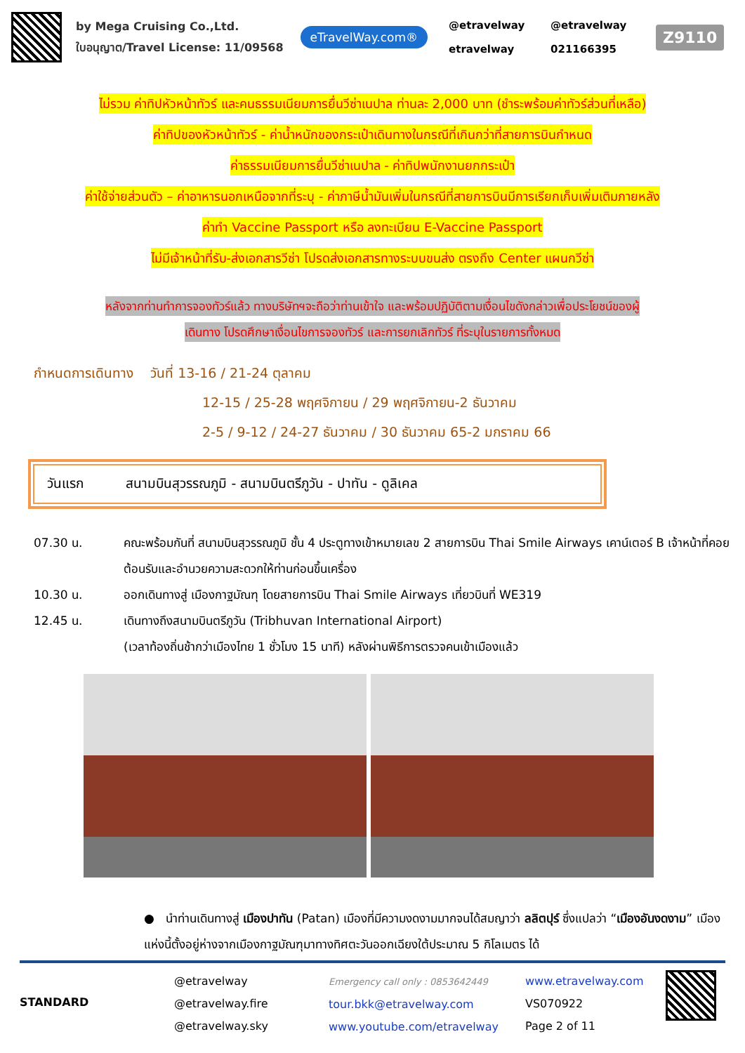by Mega Cruising Co.,Ltd.
ใบอนุญาต/Travel License: 11/09568
eTravelWay.com®
@etravelway @etravelway etravelway 021166395
Z9110
ไม่รวม ค่าทิปหัวหน้าทัวร์ และคนธรรมเนียมการยื่นวีซ่าเนปาล ท่านละ 2,000 บาท (ชำระพร้อมค่าทัวร์ส่วนที่เหลือ)
ค่าทิปของหัวหน้าทัวร์ - ค่าน้ำหนักของกระเป๋าเดินทางในกรณีที่เกินกว่าที่สายการบินกำหนด
ค่าธรรมเนียมการยื่นวีซ่าเนปาล - ค่าทิปพนักงานยกกระเป๋า
ค่าใช้จ่ายส่วนตัว – ค่าอาหารนอกเหนือจากที่ระบุ - ค่าภาษีน้ำมันเพิ่มในกรณีที่สายการบินมีการเรียกเก็บเพิ่มเติมภายหลัง
ค่าทำ Vaccine Passport หรือ ลงทะเบียน E-Vaccine Passport
ไม่มีเจ้าหน้าที่รับ-ส่งเอกสารวีซ่า โปรดส่งเอกสารทางระบบขนส่ง ตรงถึง Center แผนกวีซ่า
หลังจากท่านทำการจองทัวร์แล้ว ทางบริษัทฯจะถือว่าท่านเข้าใจ และพร้อมปฏิบัติตามเงื่อนไขดังกล่าวเพื่อประโยชน์ของผู้
เดินทาง โปรดศึกษาเงื่อนไขการจองทัวร์ และการยกเลิกทัวร์ ที่ระบุในรายการทั้งหมด
กำหนดการเดินทาง วันที่ 13-16 / 21-24 ตุลาคม
12-15 / 25-28 พฤศจิกายน / 29 พฤศจิกายน-2 ธันวาคม
2-5 / 9-12 / 24-27 ธันวาคม / 30 ธันวาคม 65-2 มกราคม 66
วันแรก สนามบินสุวรรณภูมิ - สนามบินตรีภูวัน - ปาทัน - ดูลิเคล
07.30 น. คณะพร้อมกันที่ สนามบินสุวรรณภูมิ ชั้น 4 ประตูทางเข้าหมายเลข 2 สายการบิน Thai Smile Airways เคาน์เตอร์ B เจ้าหน้าที่คอยต้อนรับและอำนวยความสะดวกให้ท่านก่อนขึ้นเครื่อง
10.30 น. ออกเดินทางสู่ เมืองกาฐมัณฑุ โดยสายการบิน Thai Smile Airways เที่ยวบินที่ WE319
12.45 น. เดินทางถึงสนามบินตรีภูวัน (Tribhuvan International Airport)
(เวลาท้องถิ่นช้ากว่าเมืองไทย 1 ชั่วโมง 15 นาที) หลังผ่านพิธีการตรวจคนเข้าเมืองแล้ว
● นำท่านเดินทางสู่ เมืองปาทัน (Patan) เมืองที่มีความงดงามมากจนได้สมญาว่า ลลิตปุร์ ซึ่งแปลว่า “เมืองอันงดงาม” เมืองแห่งนี้ตั้งอยู่ห่างจากเมืองกาฐมัณฑุมาทางทิศตะวันออกเฉียงใต้ประมาณ 5 กิโลเมตร ได้
STANDARD
@etravelway
@etravelway.fire
@etravelway.sky
Emergency call only : 0853642449
tour.bkk@etravelway.com
www.youtube.com/etravelway
www.etravelway.com
VS070922
Page 2 of 11